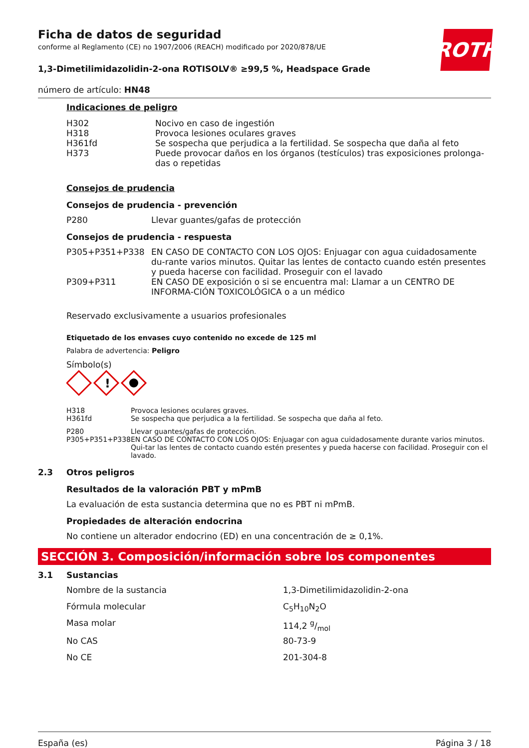ROTH
Ficha de datos de seguridad
conforme al Reglamento (CE) no 1907/2006 (REACH) modificado por 2020/878/UE
1,3-Dimetilimidazolidin-2-ona ROTISOLV® ≥99,5 %, Headspace Grade
número de artículo: HN48
Indicaciones de peligro
| H302 | Nocivo en caso de ingestión |
| H318 | Provoca lesiones oculares graves |
| H361fd | Se sospecha que perjudica a la fertilidad. Se sospecha que daña al feto |
| H373 | Puede provocar daños en los órganos (testículos) tras exposiciones prolonga-das o repetidas |
Consejos de prudencia
Consejos de prudencia - prevención
| P280 | Llevar guantes/gafas de protección |
Consejos de prudencia - respuesta
| P305+P351+P338 | EN CASO DE CONTACTO CON LOS OJOS: Enjuagar con agua cuidadosamente du-rante varios minutos. Quitar las lentes de contacto cuando estén presentes y pueda hacerse con facilidad. Proseguir con el lavado |
| P309+P311 | EN CASO DE exposición o si se encuentra mal: Llamar a un CENTRO DE INFORMA-CIÓN TOXICOLÓGICA o a un médico |
Reservado exclusivamente a usuarios profesionales
Etiquetado de los envases cuyo contenido no excede de 125 ml
Palabra de advertencia: Peligro
Símbolo(s)
!
| H318 H361fd | Provoca lesiones oculares graves. Se sospecha que perjudica a la fertilidad. Se sospecha que daña al feto. |
| P280 P305+P351+P338 | Llevar guantes/gafas de protección. EN CASO DE CONTACTO CON LOS OJOS: Enjuagar con agua cuidadosamente durante varios minutos. Qui-tar las lentes de contacto cuando estén presentes y pueda hacerse con facilidad. Proseguir con el lavado. |
2.3 Otros peligros
Resultados de la valoración PBT y mPmB
La evaluación de esta sustancia determina que no es PBT ni mPmB.
Propiedades de alteración endocrina
No contiene un alterador endocrino (ED) en una concentración de ≥ 0,1%.
SECCIÓN 3. Composición/información sobre los componentes
3.1 Sustancias
| Nombre de la sustancia | 1,3-Dimetilimidazolidin-2-ona |
| Fórmula molecular | C<sub>5</sub>H<sub>10</sub>N<sub>2</sub>O |
| Masa molar | 114,2 g/mol |
| No CAS | 80-73-9 |
| No CE | 201-304-8 |
España (es) Página 3 / 18